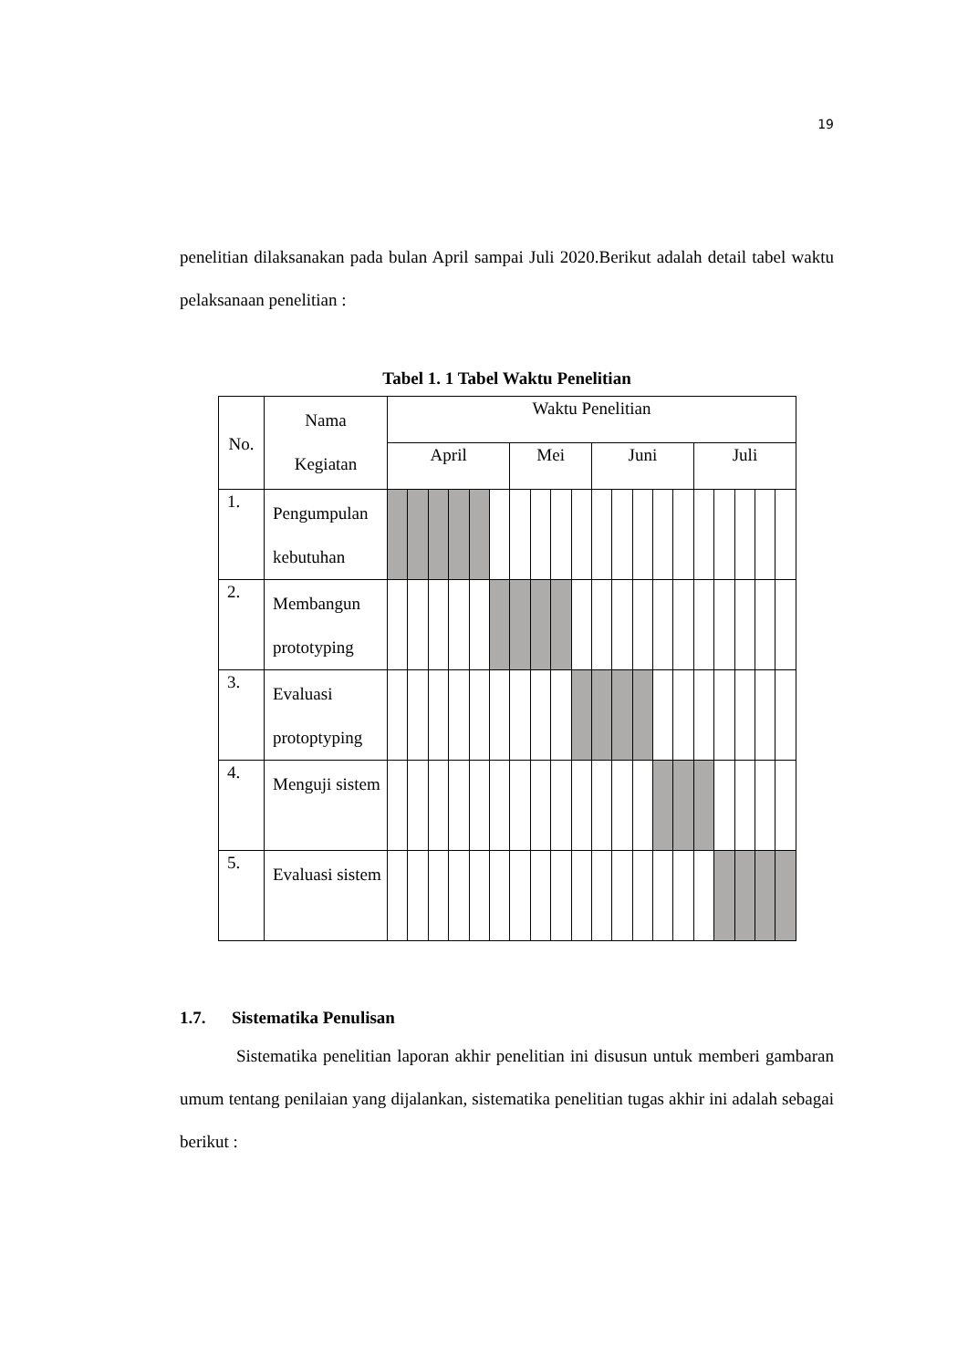19
penelitian dilaksanakan pada bulan April sampai Juli 2020.Berikut adalah detail tabel waktu pelaksanaan penelitian :
Tabel 1. 1 Tabel Waktu Penelitian
| No. | Nama Kegiatan | Waktu Penelitian | | | | | | | | | | | | | | | | | | | |
| --- | --- | --- | --- | --- | --- | --- | --- | --- | --- | --- | --- | --- | --- | --- | --- | --- | --- | --- | --- | --- | --- |
| | | April | | | | | | Mei | | | | Juni | | | | | Juli | | | | |
| 1. | Pengumpulan kebutuhan | | | | | | | | | | | | | | | | | | | | |
| 2. | Membangun prototyping | | | | | | | | | | | | | | | | | | | | |
| 3. | Evaluasi protoptyping | | | | | | | | | | | | | | | | | | | | |
| 4. | Menguji sistem | | | | | | | | | | | | | | | | | | | | |
| 5. | Evaluasi sistem | | | | | | | | | | | | | | | | | | | | |
1.7. Sistematika Penulisan
Sistematika penelitian laporan akhir penelitian ini disusun untuk memberi gambaran umum tentang penilaian yang dijalankan, sistematika penelitian tugas akhir ini adalah sebagai berikut :